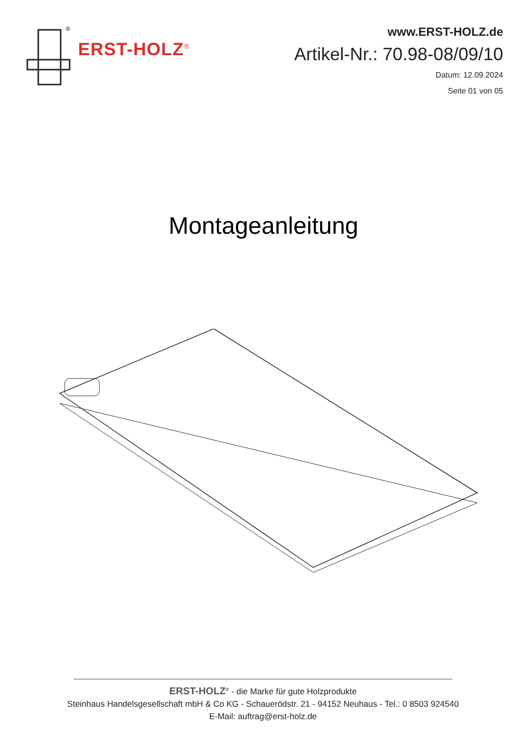®
ERST-HOLZ<sup>®</sup>
www.ERST-HOLZ.de
Artikel-Nr.: 70.98-08/09/10
Datum: 12.09.2024
Seite 01 von 05
Montageanleitung
ERST-HOLZ<sup>®</sup> - die Marke für gute Holzprodukte
Steinhaus Handelsgesellschaft mbH & Co KG - Schauerödstr. 21 - 94152 Neuhaus - Tel.: 0 8503 924540
E-Mail: auftrag@erst-holz.de